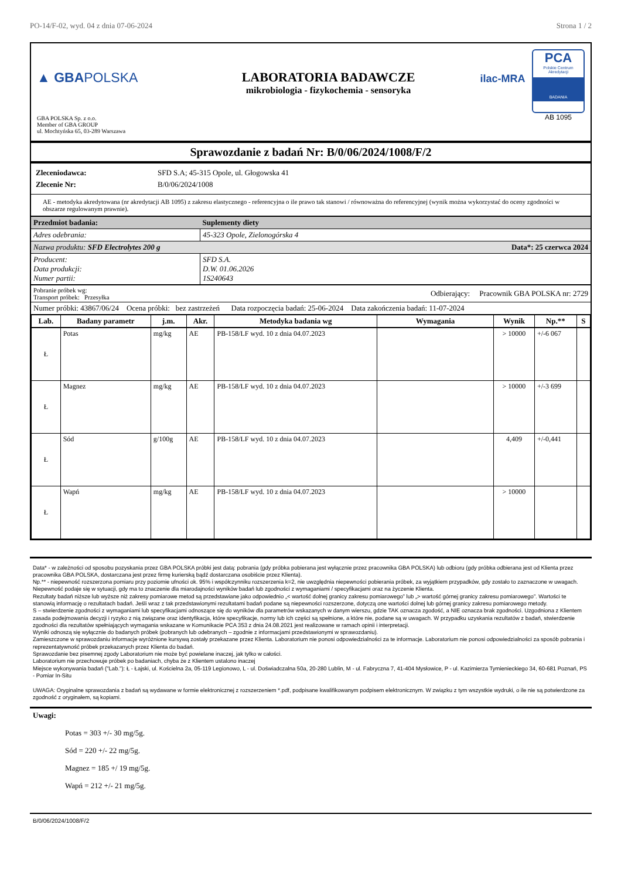PO-14/F-02, wyd. 04 z dnia 07-06-2024 Strona 1 / 2
▲ GBAPOLSKA
GBA POLSKA Sp. z o.o.
Member of GBA GROUP
ul. Mochtyńska 65, 03-289 Warszawa
LABORATORIA BADAWCZE
mikrobiologia - fizykochemia - sensoryka
ilac-MRA
PCA
Polskie Centrum Akredytacji
BADANIA
AB 1095
Sprawozdanie z badań Nr: B/0/06/2024/1008/F/2
| Zleceniodawca: | SFD S.A; 45-315 Opole, ul. Głogowska 41 |
| Zlecenie Nr: | B/0/06/2024/1008 |
AE - metodyka akredytowana (nr akredytacji AB 1095) z zakresu elastycznego - referencyjna o ile prawo tak stanowi / równoważna do referencyjnej (wynik można wykorzystać do oceny zgodności w obszarze regulowanym prawnie).
| Przedmiot badania: | Suplementy diety | |
| Adres odebrania: | 45-323 Opole, Zielonogórska 4 | |
| Nazwa produktu: SFD Electrolytes 200 g | | Data*: 25 czerwca 2024 |
| Producent: Data produkcji: Numer partii: | SFD S.A. D.W. 01.06.2026 1S240643 | |
| Pobranie próbek wg: Transport próbek: Przesyłka | Odbierający: Pracownik GBA POLSKA nr: 2729 | |
| Numer próbki: 43867/06/24 Ocena próbki: bez zastrzeżeń Data rozpoczęcia badań: 25-06-2024 Data zakończenia badań: 11-07-2024 | | |
| Lab. | Badany parametr | j.m. | Akr. | Metodyka badania wg | Wymagania | Wynik | Np.** | S |
| --- | --- | --- | --- | --- | --- | --- | --- | --- |
| Ł | Potas | mg/kg | AE | PB-158/LF wyd. 10 z dnia 04.07.2023 | | > 10000 | +/-6 067 | |
| Ł | Magnez | mg/kg | AE | PB-158/LF wyd. 10 z dnia 04.07.2023 | | > 10000 | +/-3 699 | |
| Ł | Sód | g/100g | AE | PB-158/LF wyd. 10 z dnia 04.07.2023 | | 4,409 | +/-0,441 | |
| Ł | Wapń | mg/kg | AE | PB-158/LF wyd. 10 z dnia 04.07.2023 | | > 10000 | | |
Data* - w zależności od sposobu pozyskania przez GBA POLSKA próbki jest datą: pobrania (gdy próbka pobierana jest wyłącznie przez pracownika GBA POLSKA) lub odbioru (gdy próbka odbierana jest od Klienta przez pracownika GBA POLSKA, dostarczana jest przez firmę kurierską bądź dostarczana osobiście przez Klienta).
Np.** - niepewność rozszerzona pomiaru przy poziomie ufności ok. 95% i współczynniku rozszerzenia k=2, nie uwzględnia niepewności pobierania próbek, za wyjątkiem przypadków, gdy zostało to zaznaczone w uwagach. Niepewność podaje się w sytuacji, gdy ma to znaczenie dla miarodajności wyników badań lub zgodności z wymaganiami / specyfikacjami oraz na życzenie Klienta.
Rezultaty badań niższe lub wyższe niż zakresy pomiarowe metod są przedstawiane jako odpowiednio „< wartość dolnej granicy zakresu pomiarowego” lub „> wartość górnej granicy zakresu pomiarowego”. Wartości te stanowią informację o rezultatach badań. Jeśli wraz z tak przedstawionymi rezultatami badań podane są niepewności rozszerzone, dotyczą one wartości dolnej lub górnej granicy zakresu pomiarowego metody.
S – stwierdzenie zgodności z wymaganiami lub specyfikacjami odnoszące się do wyników dla parametrów wskazanych w danym wierszu, gdzie TAK oznacza zgodość, a NIE oznacza brak zgodności. Uzgodniona z Klientem zasada podejmowania decyzji i ryzyko z nią związane oraz identyfikacja, które specyfikacje, normy lub ich części są spełnione, a które nie, podane są w uwagach. W przypadku uzyskania rezultatów z badań, stwierdzenie zgodności dla rezultatów spełniających wymagania wskazane w Komunikacie PCA 353 z dnia 24.08.2021 jest realizowane w ramach opinii i interpretacji.
Wyniki odnoszą się wyłącznie do badanych próbek (pobranych lub odebranych – zgodnie z informacjami przedstawionymi w sprawozdaniu).
Zamieszczone w sprawozdaniu informacje wyróżnione kursywą zostały przekazane przez Klienta. Laboratorium nie ponosi odpowiedzialności za te informacje. Laboratorium nie ponosi odpowiedzialności za sposób pobrania i reprezentatywność próbek przekazanych przez Klienta do badań.
Sprawozdanie bez pisemnej zgody Laboratorium nie może być powielane inaczej, jak tylko w całości.
Laboratorium nie przechowuje próbek po badaniach, chyba że z Klientem ustalono inaczej
Miejsce wykonywania badań ("Lab."): Ł - Łajski, ul. Kościelna 2a, 05-119 Legionowo, L - ul. Doświadczalna 50a, 20-280 Lublin, M - ul. Fabryczna 7, 41-404 Mysłowice, P - ul. Kazimierza Tymienieckiego 34, 60-681 Poznań, PS - Pomiar In-Situ
UWAGA: Oryginalne sprawozdania z badań są wydawane w formie elektronicznej z rozszerzeniem *.pdf, podpisane kwalifikowanym podpisem elektronicznym. W związku z tym wszystkie wydruki, o ile nie są potwierdzone za zgodność z oryginałem, są kopiami.
Uwagi:
Potas = 303 +/- 30 mg/5g.
Sód = 220 +/- 22 mg/5g.
Magnez = 185 +/ 19 mg/5g.
Wapń = 212 +/- 21 mg/5g.
B/0/06/2024/1008/F/2